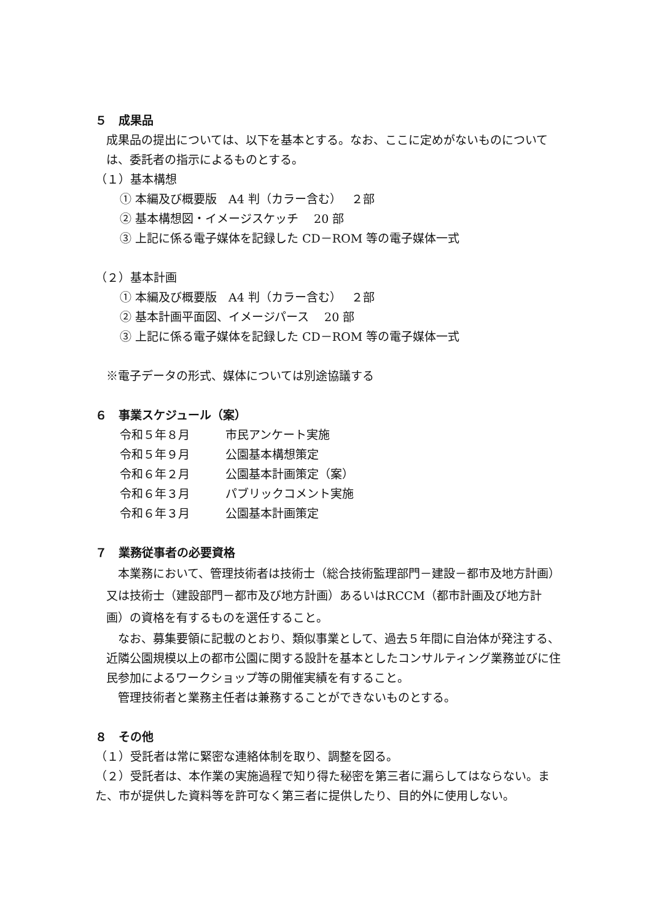５　成果品
成果品の提出については、以下を基本とする。なお、ここに定めがないものについては、委託者の指示によるものとする。
（１）基本構想
① 本編及び概要版　A4 判（カラー含む）　 ２部
② 基本構想図・イメージスケッチ　 20 部
③ 上記に係る電子媒体を記録した CD－ROM 等の電子媒体一式
（２）基本計画
① 本編及び概要版　A4 判（カラー含む）　 ２部
② 基本計画平面図、イメージパース　 20 部
③ 上記に係る電子媒体を記録した CD－ROM 等の電子媒体一式
※電子データの形式、媒体については別途協議する
６　事業スケジュール（案）
令和５年８月 市民アンケート実施
令和５年９月 公園基本構想策定
令和６年２月 公園基本計画策定（案）
令和６年３月 パブリックコメント実施
令和６年３月 公園基本計画策定
７　業務従事者の必要資格
　本業務において、管理技術者は技術士（総合技術監理部門－建設－都市及地方計画）又は技術士（建設部門－都市及び地方計画）あるいはRCCM（都市計画及び地方計画）の資格を有するものを選任すること。
　なお、募集要領に記載のとおり、類似事業として、過去５年間に自治体が発注する、近隣公園規模以上の都市公園に関する設計を基本としたコンサルティング業務並びに住民参加によるワークショップ等の開催実績を有すること。
　管理技術者と業務主任者は兼務することができないものとする。
８　その他
（１）受託者は常に緊密な連絡体制を取り、調整を図る。
（２）受託者は、本作業の実施過程で知り得た秘密を第三者に漏らしてはならない。また、市が提供した資料等を許可なく第三者に提供したり、目的外に使用しない。